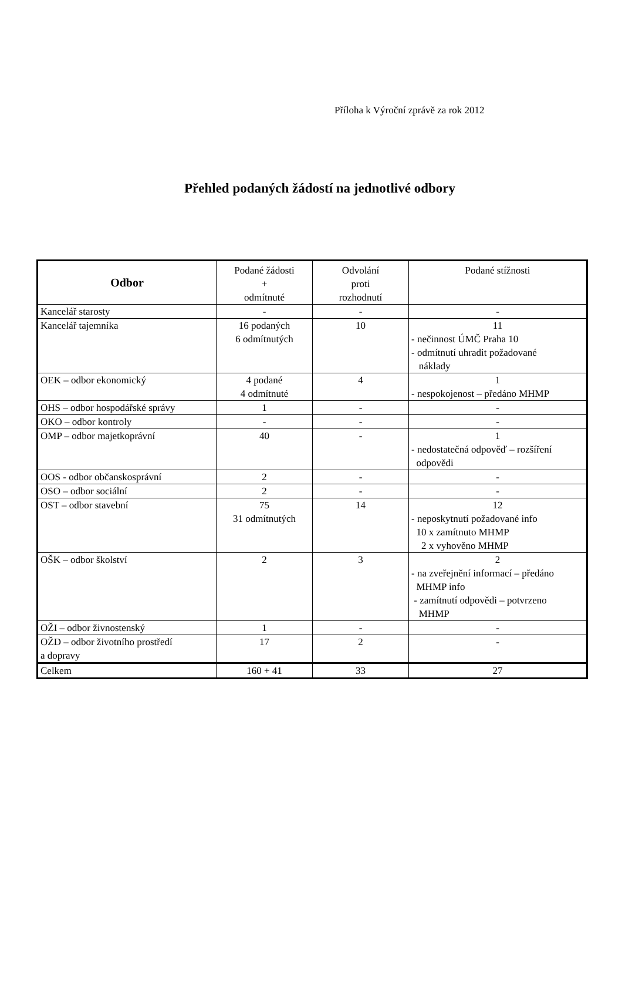Příloha k Výroční zprávě za rok 2012
Přehled podaných žádostí na jednotlivé odbory
| Odbor | Podané žádosti + odmítnuté | Odvolání proti rozhodnutí | Podané stížnosti |
| --- | --- | --- | --- |
| Kancelář starosty | - | - | - |
| Kancelář tajemníka | 16 podaných 6 odmítnutých | 10 | 11 - nečinnost ÚMČ Praha 10 - odmítnutí uhradit požadované náklady |
| OEK – odbor ekonomický | 4 podané 4 odmítnuté | 4 | 1 - nespokojenost – předáno MHMP |
| OHS – odbor hospodářské správy | 1 | - | - |
| OKO – odbor kontroly | - | - | - |
| OMP – odbor majetkoprávní | 40 | - | 1 - nedostatečná odpověď – rozšíření odpovědi |
| OOS - odbor občanskosprávní | 2 | - | - |
| OSO – odbor sociální | 2 | - | - |
| OST – odbor stavební | 75 31 odmítnutých | 14 | 12 - neposkytnutí požadované info 10 x zamítnuto MHMP 2 x vyhověno MHMP |
| OŠK – odbor školství | 2 | 3 | 2 - na zveřejnění informací – předáno MHMP info - zamítnutí odpovědi – potvrzeno MHMP |
| OŽI – odbor živnostenský | 1 | - | - |
| OŽD – odbor životního prostředí a dopravy | 17 | 2 | - |
| Celkem | 160 + 41 | 33 | 27 |